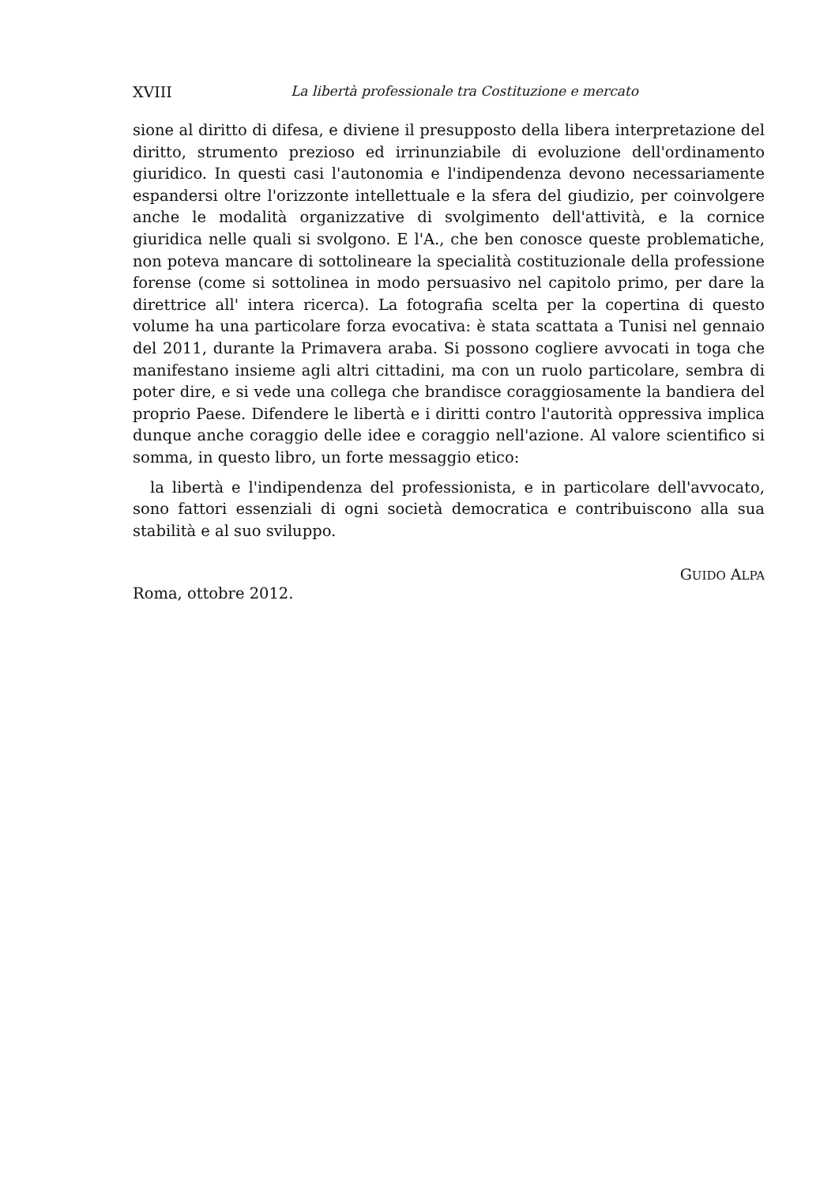XVIII La libertà professionale tra Costituzione e mercato
sione al diritto di difesa, e diviene il presupposto della libera interpretazione del diritto, strumento prezioso ed irrinunziabile di evoluzione dell'ordinamento giuridico. In questi casi l'autonomia e l'indipendenza devono necessariamente espandersi oltre l'orizzonte intellettuale e la sfera del giudizio, per coinvolgere anche le modalità organizzative di svolgimento dell'attività, e la cornice giuridica nelle quali si svolgono. E l'A., che ben conosce queste problematiche, non poteva mancare di sottolineare la specialità costituzionale della professione forense (come si sottolinea in modo persuasivo nel capitolo primo, per dare la direttrice all' intera ricerca). La fotografia scelta per la copertina di questo volume ha una particolare forza evocativa: è stata scattata a Tunisi nel gennaio del 2011, durante la Primavera araba. Si possono cogliere avvocati in toga che manifestano insieme agli altri cittadini, ma con un ruolo particolare, sembra di poter dire, e si vede una collega che brandisce coraggiosamente la bandiera del proprio Paese. Difendere le libertà e i diritti contro l'autorità oppressiva implica dunque anche coraggio delle idee e coraggio nell'azione. Al valore scientifico si somma, in questo libro, un forte messaggio etico:
la libertà e l'indipendenza del professionista, e in particolare dell'avvocato, sono fattori essenziali di ogni società democratica e contribuiscono alla sua stabilità e al suo sviluppo.
GUIDO ALPA
Roma, ottobre 2012.